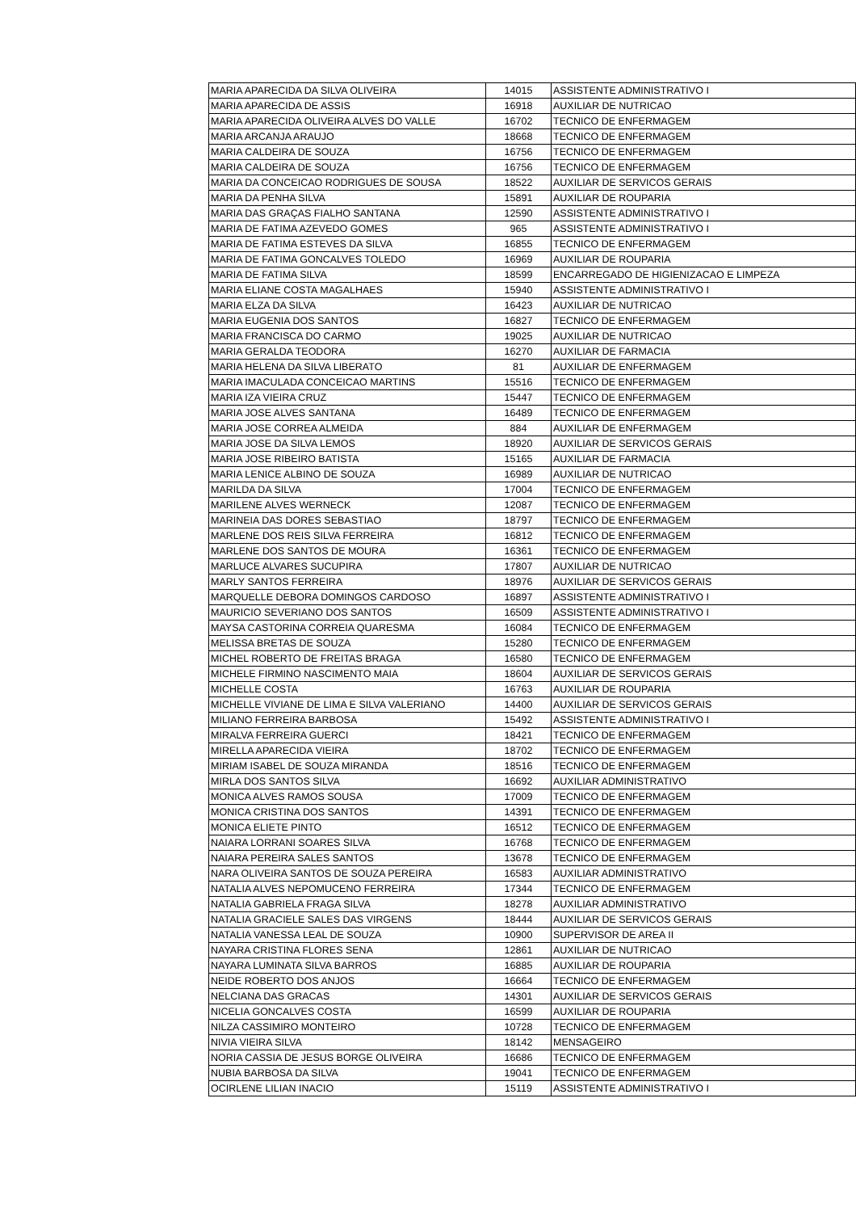| MARIA APARECIDA DA SILVA OLIVEIRA | 14015 | ASSISTENTE ADMINISTRATIVO I |
| MARIA APARECIDA DE ASSIS | 16918 | AUXILIAR DE NUTRICAO |
| MARIA APARECIDA OLIVEIRA ALVES DO VALLE | 16702 | TECNICO DE ENFERMAGEM |
| MARIA ARCANJA ARAUJO | 18668 | TECNICO DE ENFERMAGEM |
| MARIA CALDEIRA DE SOUZA | 16756 | TECNICO DE ENFERMAGEM |
| MARIA CALDEIRA DE SOUZA | 16756 | TECNICO DE ENFERMAGEM |
| MARIA DA CONCEICAO RODRIGUES DE SOUSA | 18522 | AUXILIAR DE SERVICOS GERAIS |
| MARIA DA PENHA SILVA | 15891 | AUXILIAR DE ROUPARIA |
| MARIA DAS GRAÇAS FIALHO SANTANA | 12590 | ASSISTENTE ADMINISTRATIVO I |
| MARIA DE FATIMA AZEVEDO GOMES | 965 | ASSISTENTE ADMINISTRATIVO I |
| MARIA DE FATIMA ESTEVES DA SILVA | 16855 | TECNICO DE ENFERMAGEM |
| MARIA DE FATIMA GONCALVES TOLEDO | 16969 | AUXILIAR DE ROUPARIA |
| MARIA DE FATIMA SILVA | 18599 | ENCARREGADO DE HIGIENIZACAO E LIMPEZA |
| MARIA ELIANE COSTA MAGALHAES | 15940 | ASSISTENTE ADMINISTRATIVO I |
| MARIA ELZA DA SILVA | 16423 | AUXILIAR DE NUTRICAO |
| MARIA EUGENIA DOS SANTOS | 16827 | TECNICO DE ENFERMAGEM |
| MARIA FRANCISCA DO CARMO | 19025 | AUXILIAR DE NUTRICAO |
| MARIA GERALDA TEODORA | 16270 | AUXILIAR DE FARMACIA |
| MARIA HELENA DA SILVA LIBERATO | 81 | AUXILIAR DE ENFERMAGEM |
| MARIA IMACULADA CONCEICAO MARTINS | 15516 | TECNICO DE ENFERMAGEM |
| MARIA IZA VIEIRA CRUZ | 15447 | TECNICO DE ENFERMAGEM |
| MARIA JOSE ALVES SANTANA | 16489 | TECNICO DE ENFERMAGEM |
| MARIA JOSE CORREA ALMEIDA | 884 | AUXILIAR DE ENFERMAGEM |
| MARIA JOSE DA SILVA LEMOS | 18920 | AUXILIAR DE SERVICOS GERAIS |
| MARIA JOSE RIBEIRO BATISTA | 15165 | AUXILIAR DE FARMACIA |
| MARIA LENICE ALBINO DE SOUZA | 16989 | AUXILIAR DE NUTRICAO |
| MARILDA DA SILVA | 17004 | TECNICO DE ENFERMAGEM |
| MARILENE ALVES WERNECK | 12087 | TECNICO DE ENFERMAGEM |
| MARINEIA DAS DORES SEBASTIAO | 18797 | TECNICO DE ENFERMAGEM |
| MARLENE DOS REIS SILVA FERREIRA | 16812 | TECNICO DE ENFERMAGEM |
| MARLENE DOS SANTOS DE MOURA | 16361 | TECNICO DE ENFERMAGEM |
| MARLUCE ALVARES SUCUPIRA | 17807 | AUXILIAR DE NUTRICAO |
| MARLY SANTOS FERREIRA | 18976 | AUXILIAR DE SERVICOS GERAIS |
| MARQUELLE DEBORA DOMINGOS CARDOSO | 16897 | ASSISTENTE ADMINISTRATIVO I |
| MAURICIO SEVERIANO DOS SANTOS | 16509 | ASSISTENTE ADMINISTRATIVO I |
| MAYSA CASTORINA CORREIA QUARESMA | 16084 | TECNICO DE ENFERMAGEM |
| MELISSA BRETAS DE SOUZA | 15280 | TECNICO DE ENFERMAGEM |
| MICHEL ROBERTO DE FREITAS BRAGA | 16580 | TECNICO DE ENFERMAGEM |
| MICHELE FIRMINO NASCIMENTO MAIA | 18604 | AUXILIAR DE SERVICOS GERAIS |
| MICHELLE COSTA | 16763 | AUXILIAR DE ROUPARIA |
| MICHELLE VIVIANE DE LIMA E SILVA VALERIANO | 14400 | AUXILIAR DE SERVICOS GERAIS |
| MILIANO FERREIRA BARBOSA | 15492 | ASSISTENTE ADMINISTRATIVO I |
| MIRALVA FERREIRA GUERCI | 18421 | TECNICO DE ENFERMAGEM |
| MIRELLA APARECIDA VIEIRA | 18702 | TECNICO DE ENFERMAGEM |
| MIRIAM ISABEL DE SOUZA MIRANDA | 18516 | TECNICO DE ENFERMAGEM |
| MIRLA DOS SANTOS SILVA | 16692 | AUXILIAR ADMINISTRATIVO |
| MONICA ALVES RAMOS SOUSA | 17009 | TECNICO DE ENFERMAGEM |
| MONICA CRISTINA DOS SANTOS | 14391 | TECNICO DE ENFERMAGEM |
| MONICA ELIETE PINTO | 16512 | TECNICO DE ENFERMAGEM |
| NAIARA LORRANI SOARES SILVA | 16768 | TECNICO DE ENFERMAGEM |
| NAIARA PEREIRA SALES SANTOS | 13678 | TECNICO DE ENFERMAGEM |
| NARA OLIVEIRA SANTOS DE SOUZA PEREIRA | 16583 | AUXILIAR ADMINISTRATIVO |
| NATALIA ALVES NEPOMUCENO FERREIRA | 17344 | TECNICO DE ENFERMAGEM |
| NATALIA GABRIELA FRAGA SILVA | 18278 | AUXILIAR ADMINISTRATIVO |
| NATALIA GRACIELE SALES DAS VIRGENS | 18444 | AUXILIAR DE SERVICOS GERAIS |
| NATALIA VANESSA LEAL DE SOUZA | 10900 | SUPERVISOR DE AREA II |
| NAYARA CRISTINA FLORES SENA | 12861 | AUXILIAR DE NUTRICAO |
| NAYARA LUMINATA SILVA BARROS | 16885 | AUXILIAR DE ROUPARIA |
| NEIDE ROBERTO DOS ANJOS | 16664 | TECNICO DE ENFERMAGEM |
| NELCIANA DAS GRACAS | 14301 | AUXILIAR DE SERVICOS GERAIS |
| NICELIA GONCALVES COSTA | 16599 | AUXILIAR DE ROUPARIA |
| NILZA CASSIMIRO MONTEIRO | 10728 | TECNICO DE ENFERMAGEM |
| NIVIA VIEIRA SILVA | 18142 | MENSAGEIRO |
| NORIA CASSIA DE JESUS BORGE OLIVEIRA | 16686 | TECNICO DE ENFERMAGEM |
| NUBIA BARBOSA DA SILVA | 19041 | TECNICO DE ENFERMAGEM |
| OCIRLENE LILIAN INACIO | 15119 | ASSISTENTE ADMINISTRATIVO I |